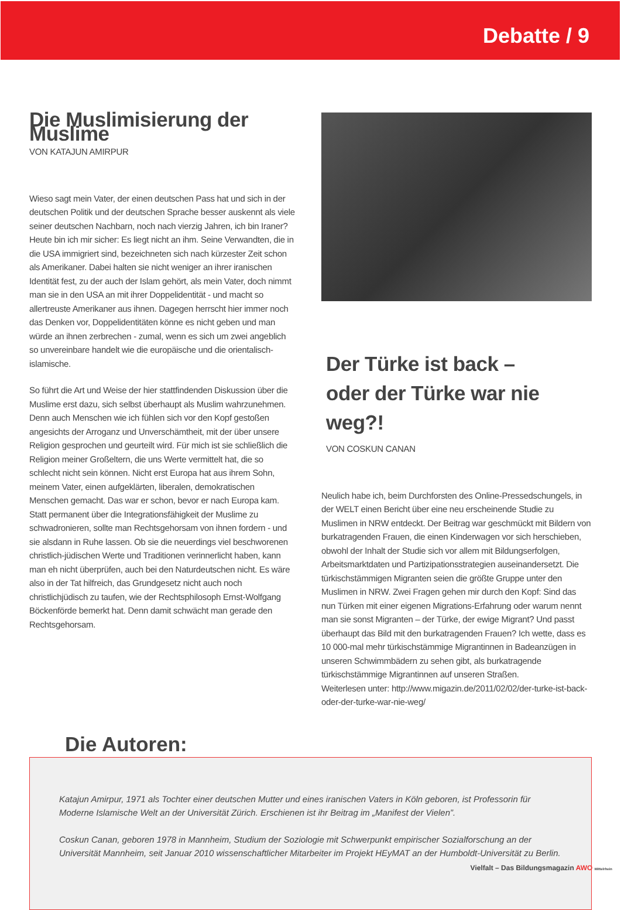Debatte / 9
Die Muslimisierung der Muslime
VON KATAJUN AMIRPUR
Wieso sagt mein Vater, der einen deutschen Pass hat und sich in der deutschen Politik und der deutschen Sprache besser auskennt als viele seiner deutschen Nachbarn, noch nach vierzig Jahren, ich bin Iraner? Heute bin ich mir sicher: Es liegt nicht an ihm. Seine Verwandten, die in die USA immigriert sind, bezeichneten sich nach kürzester Zeit schon als Amerikaner. Dabei halten sie nicht weniger an ihrer iranischen Identität fest, zu der auch der Islam gehört, als mein Vater, doch nimmt man sie in den USA an mit ihrer Doppelidentität - und macht so allertreuste Amerikaner aus ihnen. Dagegen herrscht hier immer noch das Denken vor, Doppelidentitäten könne es nicht geben und man würde an ihnen zerbrechen - zumal, wenn es sich um zwei angeblich so unvereinbare handelt wie die europäische und die orientalisch-islamische.
So führt die Art und Weise der hier stattfindenden Diskussion über die Muslime erst dazu, sich selbst überhaupt als Muslim wahrzunehmen.
Denn auch Menschen wie ich fühlen sich vor den Kopf gestoßen angesichts der Arroganz und Unverschämtheit, mit der über unsere Religion gesprochen und geurteilt wird. Für mich ist sie schließlich die Religion meiner Großeltern, die uns Werte vermittelt hat, die so schlecht nicht sein können. Nicht erst Europa hat aus ihrem Sohn, meinem Vater, einen aufgeklärten, liberalen, demokratischen Menschen gemacht. Das war er schon, bevor er nach Europa kam. Statt permanent über die Integrationsfähigkeit der Muslime zu schwadronieren, sollte man Rechtsgehorsam von ihnen fordern - und
sie alsdann in Ruhe lassen. Ob sie die neuerdings viel beschworenen christlich-jüdischen Werte und Traditionen verinnerlicht haben, kann man eh nicht überprüfen, auch bei den Naturdeutschen nicht. Es wäre also in der Tat hilfreich, das Grundgesetz nicht auch noch christlichjüdisch zu taufen, wie der Rechtsphilosoph Ernst-Wolfgang Böckenförde bemerkt hat. Denn damit schwächt man gerade den Rechtsgehorsam.
Der Türke ist back –
oder der Türke war nie weg?!
VON COSKUN CANAN
Neulich habe ich, beim Durchforsten des Online-Pressedschungels, in der WELT einen Bericht über eine neu erscheinende Studie zu Muslimen in NRW entdeckt. Der Beitrag war geschmückt mit Bildern von burkatragenden Frauen, die einen Kinderwagen vor sich herschieben, obwohl der Inhalt der Studie sich vor allem mit Bildungserfolgen, Arbeitsmarktdaten und Partizipationsstrategien auseinandersetzt. Die türkischstämmigen Migranten seien die größte Gruppe unter den Muslimen in NRW. Zwei Fragen gehen mir durch den Kopf: Sind das nun Türken mit einer eigenen Migrations-Erfahrung oder warum nennt man sie sonst Migranten – der Türke, der ewige Migrant? Und passt überhaupt das Bild mit den burkatragenden Frauen? Ich wette, dass es 10 000-mal mehr türkischstämmige Migrantinnen in Badeanzügen in unseren Schwimmbädern zu sehen gibt, als burkatragende türkischstämmige Migrantinnen auf unseren Straßen.
Weiterlesen unter: http://www.migazin.de/2011/02/02/der-turke-ist-back-oder-der-turke-war-nie-weg/
Die Autoren:
Katajun Amirpur, 1971 als Tochter einer deutschen Mutter und eines iranischen Vaters in Köln geboren, ist Professorin für Moderne Islamische Welt an der Universität Zürich. Erschienen ist ihr Beitrag im „Manifest der Vielen”.
Coskun Canan, geboren 1978 in Mannheim, Studium der Soziologie mit Schwerpunkt empirischer Sozialforschung an der Universität Mannheim, seit Januar 2010 wissenschaftlicher Mitarbeiter im Projekt HEyMAT an der Humboldt-Universität zu Berlin.
Vielfalt – Das Bildungsmagazin AWO Mittelrhein